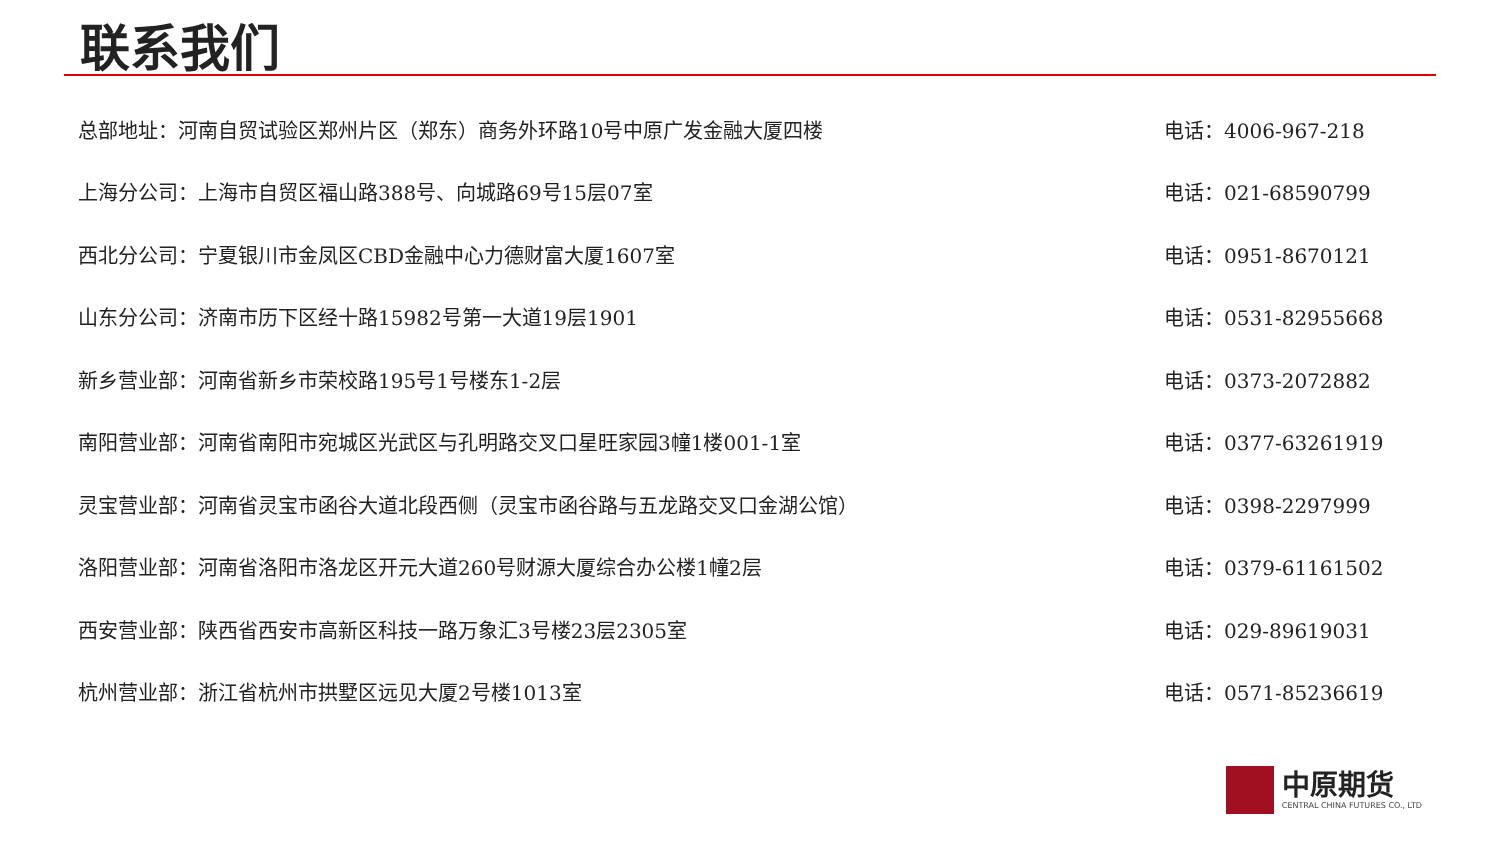联系我们
| 总部地址：河南自贸试验区郑州片区（郑东）商务外环路10号中原广发金融大厦四楼 | 电话：4006-967-218 |
| 上海分公司：上海市自贸区福山路388号、向城路69号15层07室 | 电话：021-68590799 |
| 西北分公司：宁夏银川市金凤区CBD金融中心力德财富大厦1607室 | 电话：0951-8670121 |
| 山东分公司：济南市历下区经十路15982号第一大道19层1901 | 电话：0531-82955668 |
| 新乡营业部：河南省新乡市荣校路195号1号楼东1-2层 | 电话：0373-2072882 |
| 南阳营业部：河南省南阳市宛城区光武区与孔明路交叉口星旺家园3幢1楼001-1室 | 电话：0377-63261919 |
| 灵宝营业部：河南省灵宝市函谷大道北段西侧（灵宝市函谷路与五龙路交叉口金湖公馆） | 电话：0398-2297999 |
| 洛阳营业部：河南省洛阳市洛龙区开元大道260号财源大厦综合办公楼1幢2层 | 电话：0379-61161502 |
| 西安营业部：陕西省西安市高新区科技一路万象汇3号楼23层2305室 | 电话：029-89619031 |
| 杭州营业部：浙江省杭州市拱墅区远见大厦2号楼1013室 | 电话：0571-85236619 |
中原期货
CENTRAL CHINA FUTURES CO., LTD